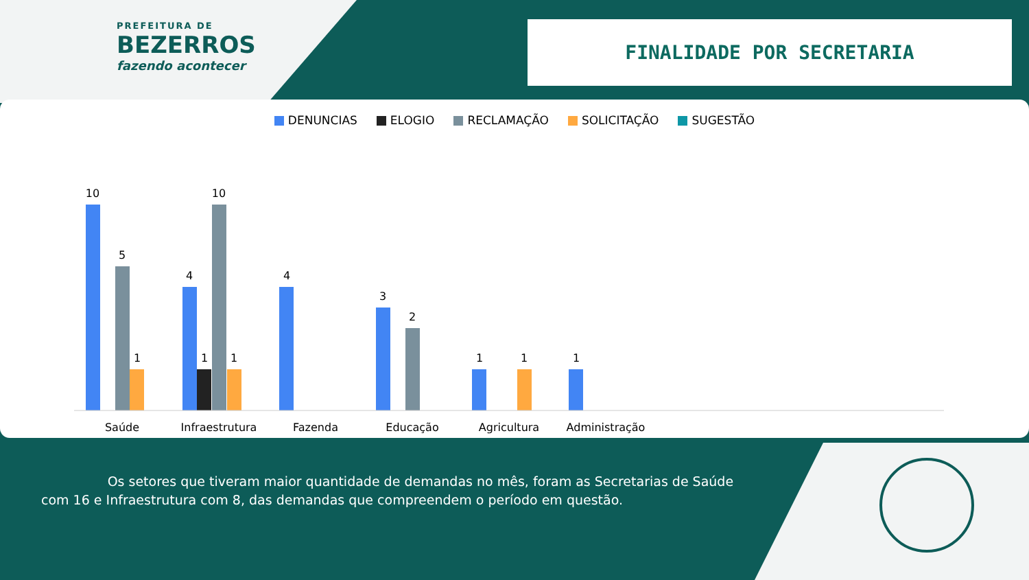PREFEITURA DE
BEZERROS
fazendo acontecer
FINALIDADE POR SECRETARIA
DENUNCIAS ELOGIO RECLAMAÇÃO SOLICITAÇÃO SUGESTÃO
10
5
1
4
1
10
1
4
3
2
1
1
1
Saúde
Infraestrutura
Fazenda
Educação
Agricultura
Administração
Os setores que tiveram maior quantidade de demandas no mês, foram as Secretarias de Saúde com 16 e Infraestrutura com 8, das demandas que compreendem o período em questão.